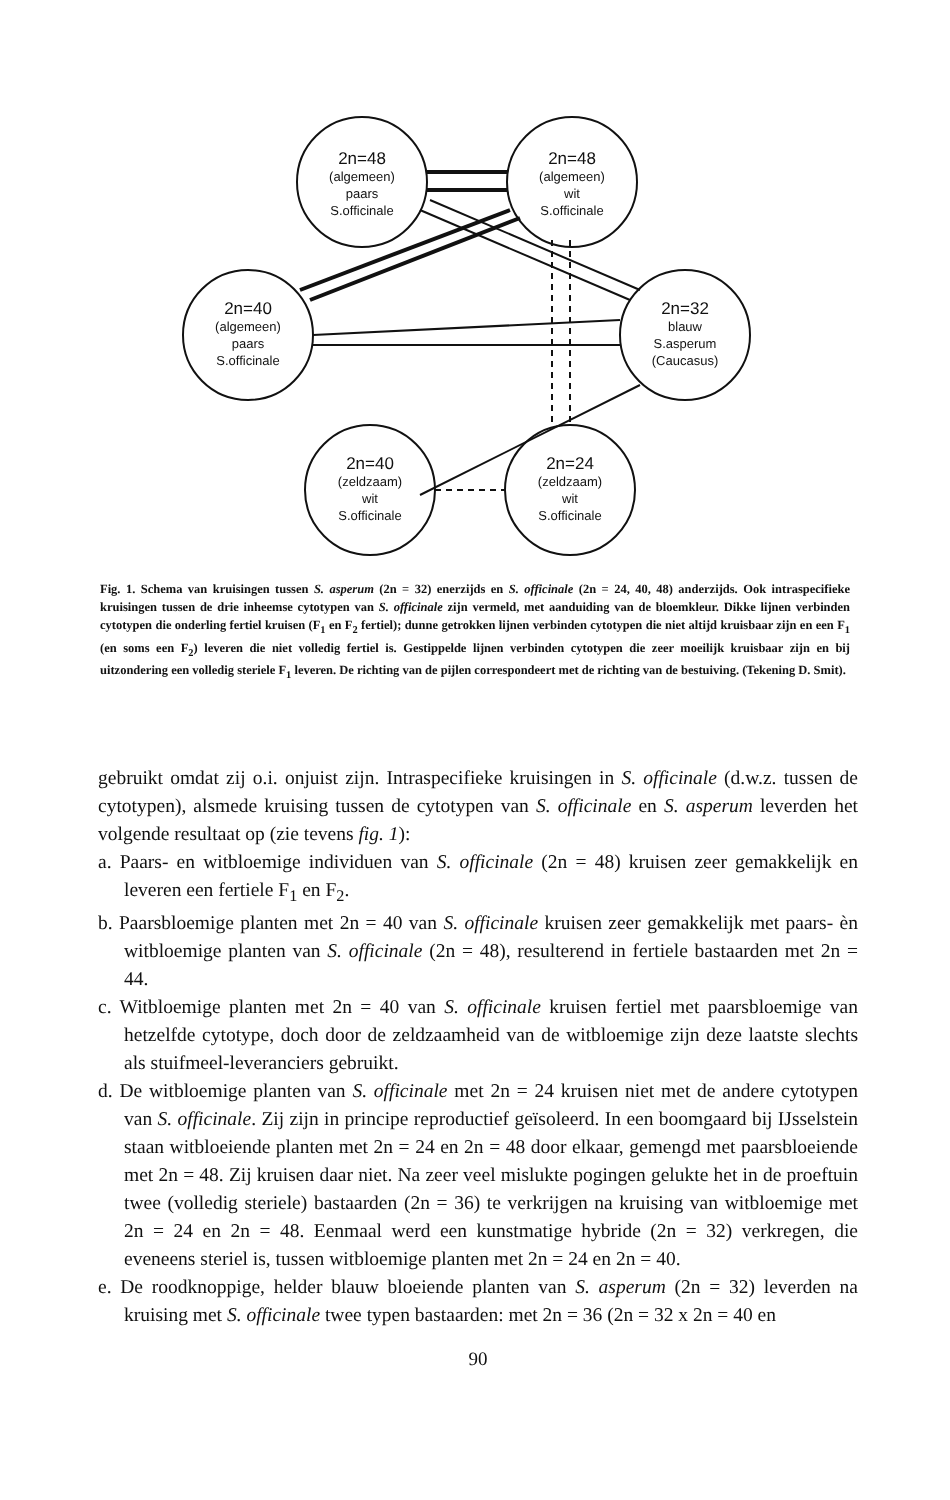2n=48
(algemeen)
paars
S.officinale
2n=48
(algemeen)
wit
S.officinale
2n=40
(algemeen)
paars
S.officinale
2n=32
blauw
S.asperum
(Caucasus)
2n=40
(zeldzaam)
wit
S.officinale
2n=24
(zeldzaam)
wit
S.officinale
Fig. 1. Schema van kruisingen tussen S. asperum (2n = 32) enerzijds en S. officinale (2n = 24, 40, 48) anderzijds. Ook intraspecifieke kruisingen tussen de drie inheemse cytotypen van S. officinale zijn vermeld, met aanduiding van de bloemkleur. Dikke lijnen verbinden cytotypen die onderling fertiel kruisen (F<sub>1</sub> en F<sub>2</sub> fertiel); dunne getrokken lijnen verbinden cytotypen die niet altijd kruisbaar zijn en een F<sub>1</sub> (en soms een F<sub>2</sub>) leveren die niet volledig fertiel is. Gestippelde lijnen verbinden cytotypen die zeer moeilijk kruisbaar zijn en bij uitzondering een volledig steriele F<sub>1</sub> leveren. De richting van de pijlen correspondeert met de richting van de bestuiving. (Tekening D. Smit).
gebruikt omdat zij o.i. onjuist zijn. Intraspecifieke kruisingen in S. officinale (d.w.z. tussen de cytotypen), alsmede kruising tussen de cytotypen van S. officinale en S. asperum leverden het volgende resultaat op (zie tevens fig. 1):
a. Paars- en witbloemige individuen van S. officinale (2n = 48) kruisen zeer gemakkelijk en leveren een fertiele F<sub>1</sub> en F<sub>2</sub>.
b. Paarsbloemige planten met 2n = 40 van S. officinale kruisen zeer gemakkelijk met paars- èn witbloemige planten van S. officinale (2n = 48), resulterend in fertiele bastaarden met 2n = 44.
c. Witbloemige planten met 2n = 40 van S. officinale kruisen fertiel met paarsbloemige van hetzelfde cytotype, doch door de zeldzaamheid van de witbloemige zijn deze laatste slechts als stuifmeel-leveranciers gebruikt.
d. De witbloemige planten van S. officinale met 2n = 24 kruisen niet met de andere cytotypen van S. officinale. Zij zijn in principe reproductief geïsoleerd. In een boomgaard bij IJsselstein staan witbloeiende planten met 2n = 24 en 2n = 48 door elkaar, gemengd met paarsbloeiende met 2n = 48. Zij kruisen daar niet. Na zeer veel mislukte pogingen gelukte het in de proeftuin twee (volledig steriele) bastaarden (2n = 36) te verkrijgen na kruising van witbloemige met 2n = 24 en 2n = 48. Eenmaal werd een kunstmatige hybride (2n = 32) verkregen, die eveneens steriel is, tussen witbloemige planten met 2n = 24 en 2n = 40.
e. De roodknoppige, helder blauw bloeiende planten van S. asperum (2n = 32) leverden na kruising met S. officinale twee typen bastaarden: met 2n = 36 (2n = 32 x 2n = 40 en
90